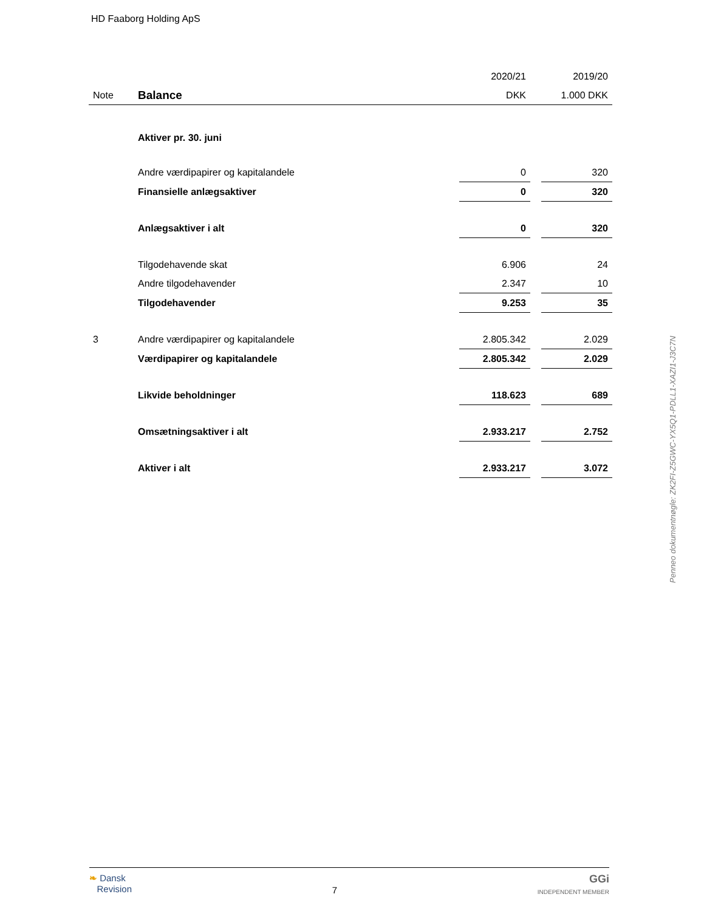HD Faaborg Holding ApS
| | | 2020/21 | | 2019/20 |
| --- | --- | --- | --- | --- |
| Note | Balance | DKK | | 1.000 DKK |
| | Aktiver pr. 30. juni | | | |
| | Andre værdipapirer og kapitalandele | 0 | | 320 |
| | Finansielle anlægsaktiver | 0 | | 320 |
| | Anlægsaktiver i alt | 0 | | 320 |
| | Tilgodehavende skat | 6.906 | | 24 |
| | Andre tilgodehavender | 2.347 | | 10 |
| | Tilgodehavender | 9.253 | | 35 |
| 3 | Andre værdipapirer og kapitalandele | 2.805.342 | | 2.029 |
| | Værdipapirer og kapitalandele | 2.805.342 | | 2.029 |
| | Likvide beholdninger | 118.623 | | 689 |
| | Omsætningsaktiver i alt | 2.933.217 | | 2.752 |
| | Aktiver i alt | 2.933.217 | | 3.072 |
Penneo dokumentnøgle: ZK2FI-Z5GWC-YX5Q1-PDLL1-XAZI1-J3C7N
❧ Dansk
Revision
7
GGi
INDEPENDENT MEMBER